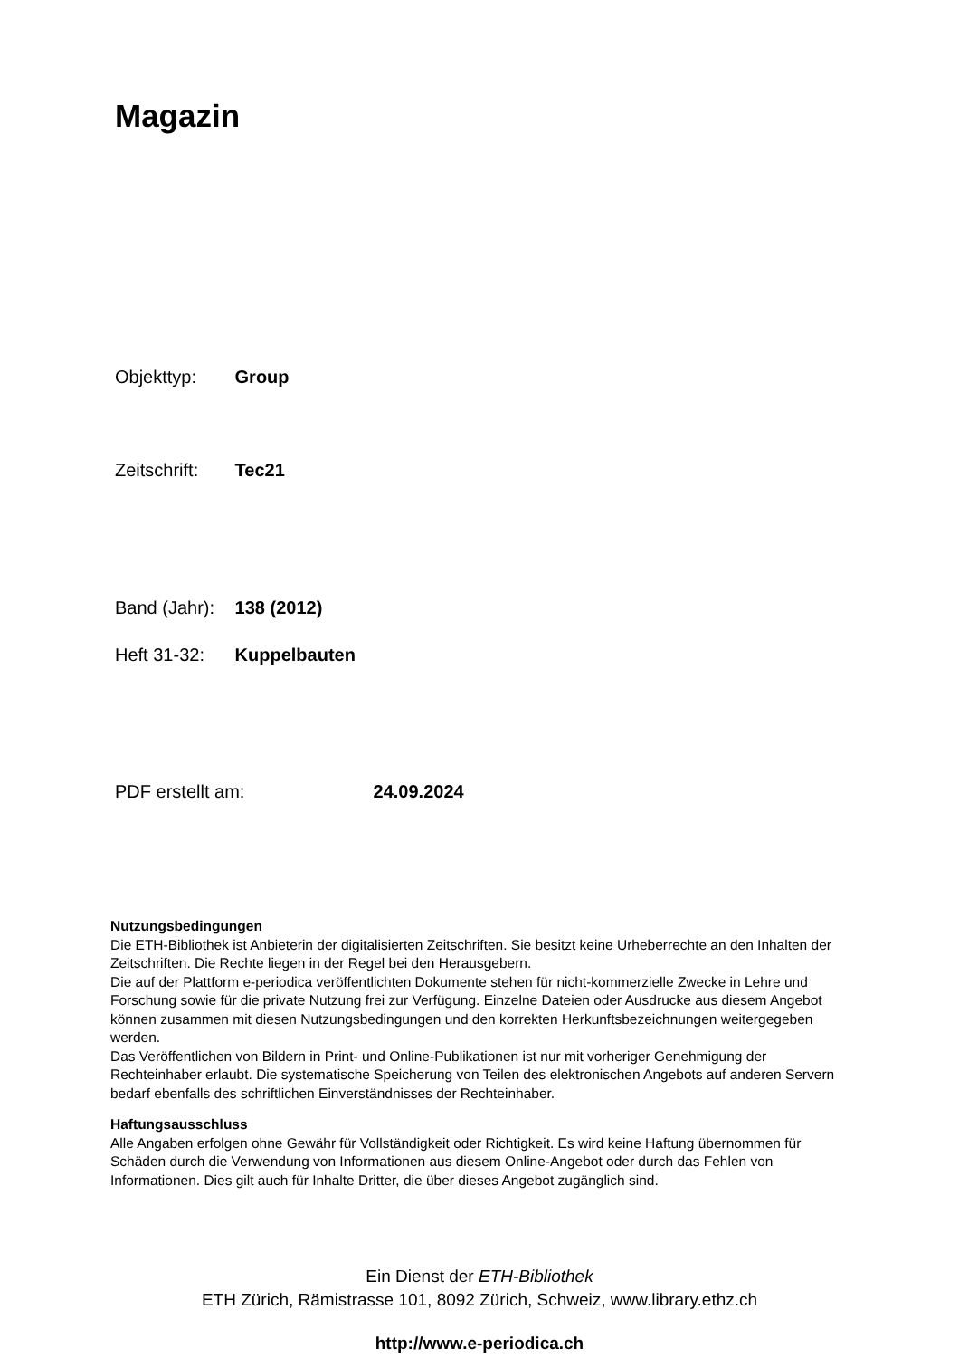Magazin
Objekttyp: Group
Zeitschrift: Tec21
Band (Jahr): 138 (2012)
Heft 31-32: Kuppelbauten
PDF erstellt am: 24.09.2024
Nutzungsbedingungen
Die ETH-Bibliothek ist Anbieterin der digitalisierten Zeitschriften. Sie besitzt keine Urheberrechte an den Inhalten der Zeitschriften. Die Rechte liegen in der Regel bei den Herausgebern.
Die auf der Plattform e-periodica veröffentlichten Dokumente stehen für nicht-kommerzielle Zwecke in Lehre und Forschung sowie für die private Nutzung frei zur Verfügung. Einzelne Dateien oder Ausdrucke aus diesem Angebot können zusammen mit diesen Nutzungsbedingungen und den korrekten Herkunftsbezeichnungen weitergegeben werden.
Das Veröffentlichen von Bildern in Print- und Online-Publikationen ist nur mit vorheriger Genehmigung der Rechteinhaber erlaubt. Die systematische Speicherung von Teilen des elektronischen Angebots auf anderen Servern bedarf ebenfalls des schriftlichen Einverständnisses der Rechteinhaber.
Haftungsausschluss
Alle Angaben erfolgen ohne Gewähr für Vollständigkeit oder Richtigkeit. Es wird keine Haftung übernommen für Schäden durch die Verwendung von Informationen aus diesem Online-Angebot oder durch das Fehlen von Informationen. Dies gilt auch für Inhalte Dritter, die über dieses Angebot zugänglich sind.
Ein Dienst der ETH-Bibliothek
ETH Zürich, Rämistrasse 101, 8092 Zürich, Schweiz, www.library.ethz.ch
http://www.e-periodica.ch